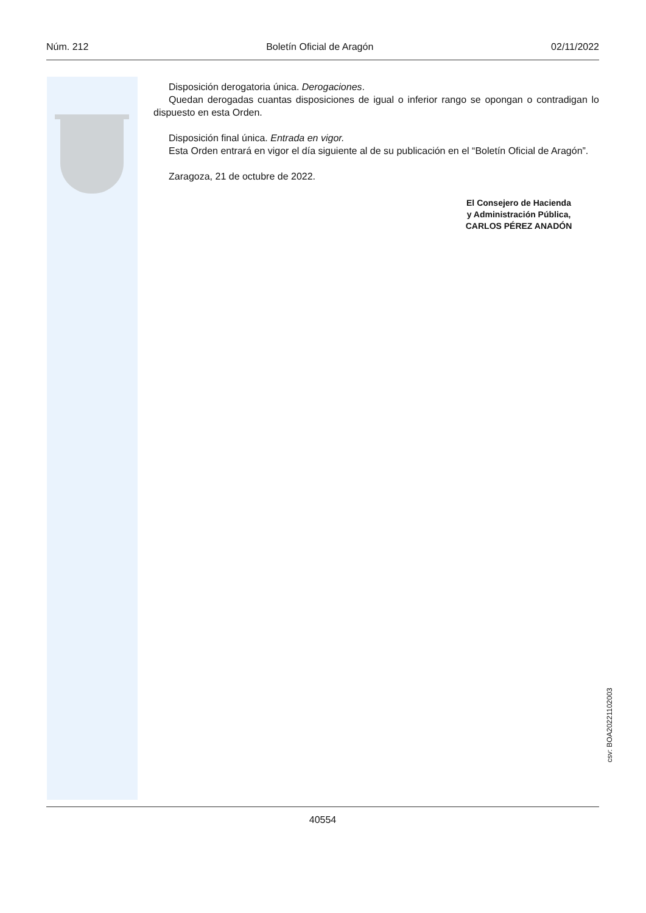Núm. 212 Boletín Oficial de Aragón 02/11/2022
Disposición derogatoria única. Derogaciones.
Quedan derogadas cuantas disposiciones de igual o inferior rango se opongan o contradigan lo dispuesto en esta Orden.
Disposición final única. Entrada en vigor.
Esta Orden entrará en vigor el día siguiente al de su publicación en el “Boletín Oficial de Aragón”.
Zaragoza, 21 de octubre de 2022.
El Consejero de Hacienda
y Administración Pública,
CARLOS PÉREZ ANADÓN
csv: BOA20221102003
40554